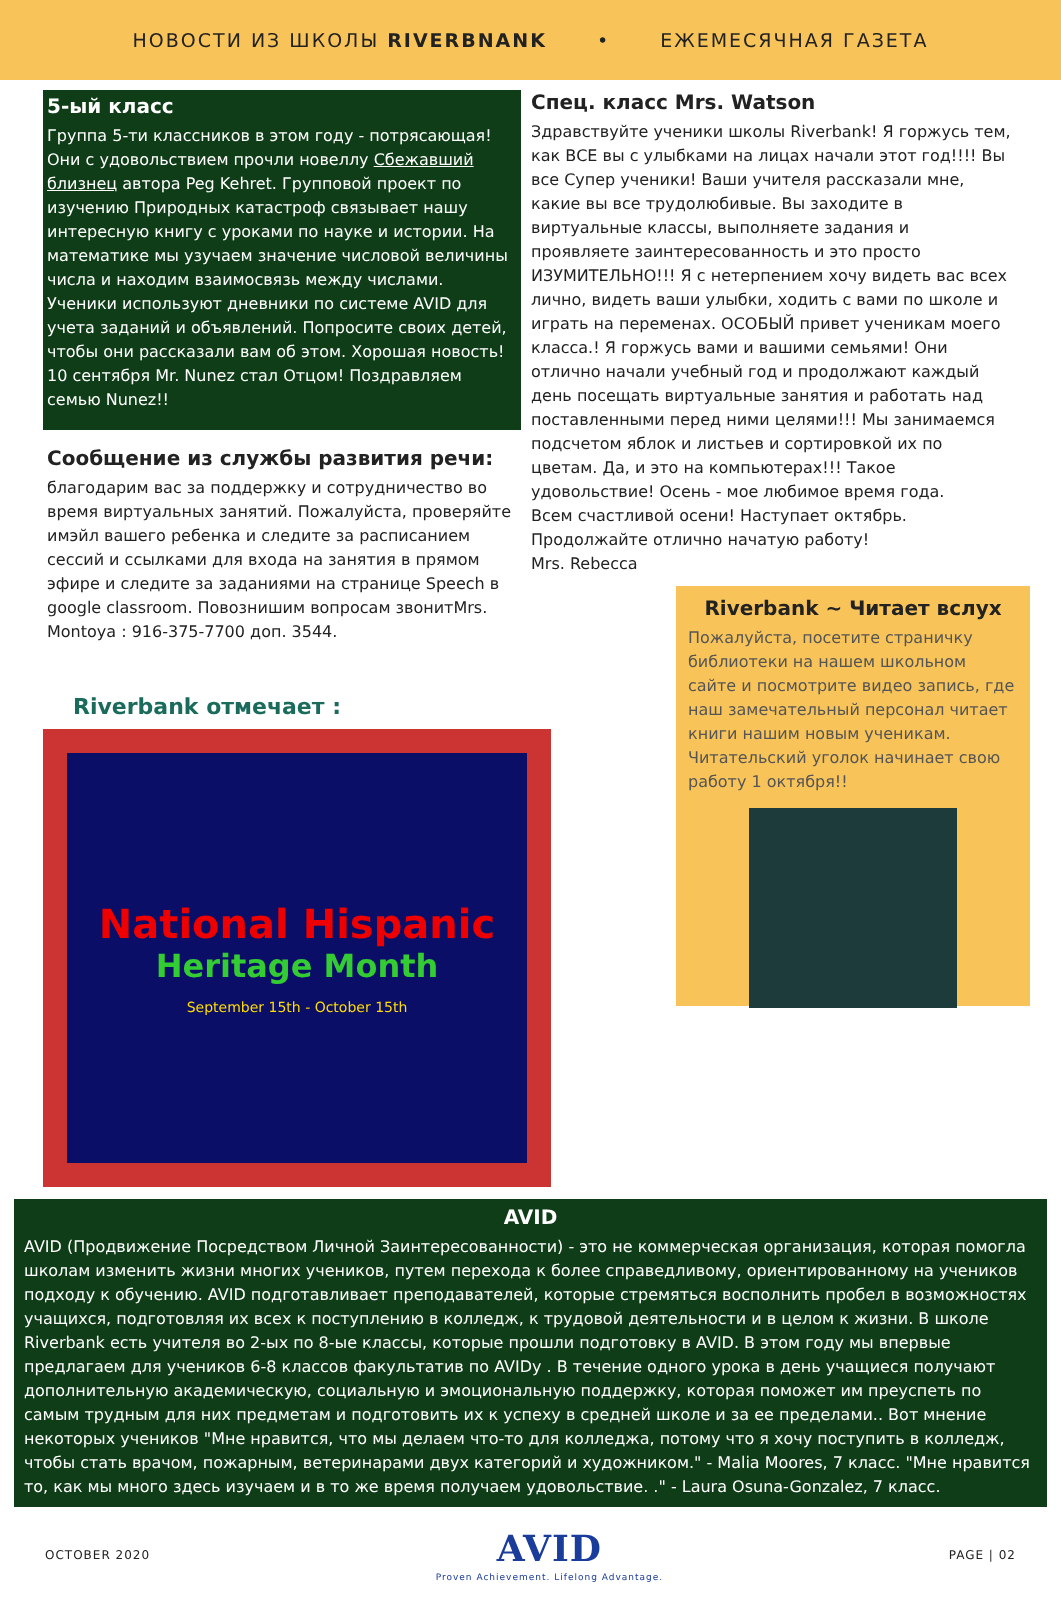НОВОСТИ ИЗ ШКОЛЫ RIVERBNANK • ЕЖЕМЕСЯЧНАЯ ГАЗЕТА
5-ый класс
Группа 5-ти классников в этом году - потрясающая! Они с удовольствием прочли новеллу Сбежавший близнец автора Peg Kehret. Групповой проект по изучению Природных катастроф связывает нашу интересную книгу с уроками по науке и истории. На математике мы узучаем значение числовой величины числа и находим взаимосвязь между числами. Ученики используют дневники по системе AVID для учета заданий и объявлений. Попросите своих детей, чтобы они рассказали вам об этом. Хорошая новость! 10 сентября Mr. Nunez стал Отцом! Поздравляем семью Nunez!!
Сообщение из службы развития речи:
благодарим вас за поддержку и сотрудничество во время виртуальных занятий. Пожалуйста, проверяйте имэйл вашего ребенка и следите за расписанием сессий и ссылками для входа на занятия в прямом эфире и следите за заданиями на странице Speech в google classroom. Повознишим вопросам звонитMrs. Montoya : 916-375-7700 доп. 3544.
Riverbank отмечает :
National Hispanic
Heritage Month
September 15th - October 15th
Спец. класс Mrs. Watson
Здравствуйте ученики школы Riverbank! Я горжусь тем, как ВСЕ вы с улыбками на лицах начали этот год!!!! Вы все Супер ученики! Ваши учителя рассказали мне, какие вы все трудолюбивые. Вы заходите в виртуальные классы, выполняете задания и проявляете заинтересованность и это просто ИЗУМИТЕЛЬНО!!! Я с нетерпением хочу видеть вас всех лично, видеть ваши улыбки, ходить с вами по школе и играть на переменах. ОСОБЫЙ привет ученикам моего класса.! Я горжусь вами и вашими семьями! Они отлично начали учебный год и продолжают каждый день посещать виртуальные занятия и работать над поставленными перед ними целями!!! Мы занимаемся подсчетом яблок и листьев и сортировкой их по цветам. Да, и это на компьютерах!!! Такое удовольствие! Осень - мое любимое время года.
Всем счастливой осени! Наступает октябрь.
Продолжайте отлично начатую работу!
Mrs. Rebecca
Riverbank ~ Читает вслух
Пожалуйста, посетите страничку библиотеки на нашем школьном сайте и посмотрите видео запись, где наш замечательный персонал читает книги нашим новым ученикам. Читательский уголок начинает свою работу 1 октября!!
AVID
AVID (Продвижение Посредством Личной Заинтересованности) - это не коммерческая организация, которая помогла школам изменить жизни многих учеников, путем перехода к более справедливому, ориентированному на учеников подходу к обучению. AVID подготавливает преподавателей, которые стремяться восполнить пробел в возможностях учащихся, подготовляя их всех к поступлению в колледж, к трудовой деятельности и в целом к жизни. В школе Riverbank есть учителя во 2-ых по 8-ые классы, которые прошли подготовку в AVID. В этом году мы впервые предлагаем для учеников 6-8 классов факультатив по AVIDу . В течение одного урока в день учащиеся получают дополнительную академическую, социальную и эмоциональную поддержку, которая поможет им преуспеть по самым трудным для них предметам и подготовить их к успеху в средней школе и за ее пределами.. Вот мнение некоторых учеников "Мне нравится, что мы делаем что-то для колледжа, потому что я хочу поступить в колледж, чтобы стать врачом, пожарным, ветеринарами двух категорий и художником." - Malia Moores, 7 класс. "Мне нравится то, как мы много здесь изучаем и в то же время получаем удовольствие. ." - Laura Osuna-Gonzalez, 7 класс.
OCTOBER 2020 AVID
Proven Achievement. Lifelong Advantage. PAGE | 02